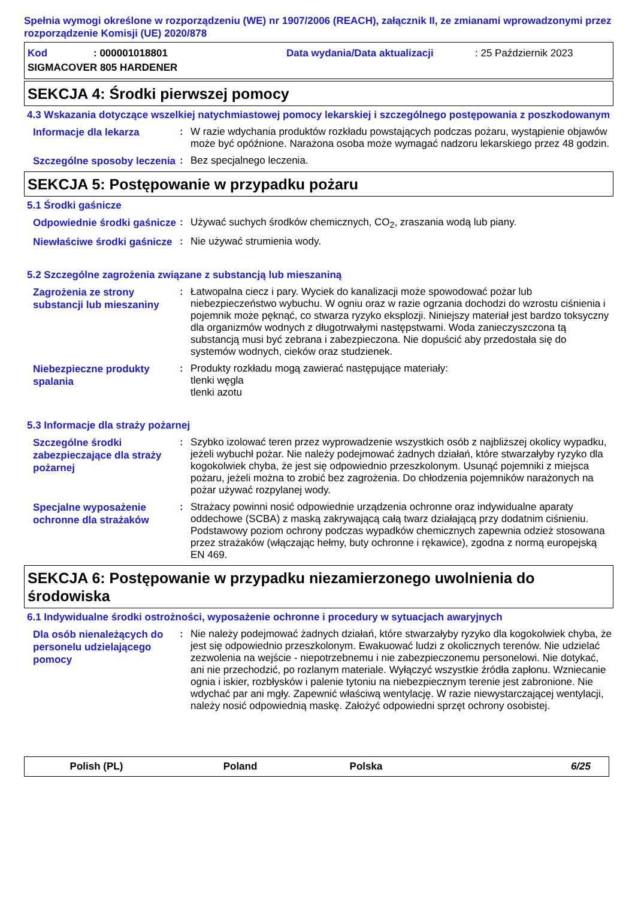Spełnia wymogi określone w rozporządzeniu (WE) nr 1907/2006 (REACH), załącznik II, ze zmianami wprowadzonymi przez rozporządzenie Komisji (UE) 2020/878
Kod: 000001018801 Data wydania/Data aktualizacji: 25 Październik 2023
SIGMACOVER 805 HARDENER
SEKCJA 4: Środki pierwszej pomocy
4.3 Wskazania dotyczące wszelkiej natychmiastowej pomocy lekarskiej i szczególnego postępowania z poszkodowanym
Informacje dla lekarza
: W razie wdychania produktów rozkładu powstających podczas pożaru, wystąpienie objawów może być opóźnione. Narażona osoba może wymagać nadzoru lekarskiego przez 48 godzin.
Szczególne sposoby leczenia
: Bez specjalnego leczenia.
SEKCJA 5: Postępowanie w przypadku pożaru
5.1 Środki gaśnicze
Odpowiednie środki gaśnicze
: Używać suchych środków chemicznych, CO<sub>2</sub>, zraszania wodą lub piany.
Niewłaściwe środki gaśnicze
: Nie używać strumienia wody.
5.2 Szczególne zagrożenia związane z substancją lub mieszaniną
Zagrożenia ze strony substancji lub mieszaniny
: Łatwopalna ciecz i pary. Wyciek do kanalizacji może spowodować pożar lub niebezpieczeństwo wybuchu. W ogniu oraz w razie ogrzania dochodzi do wzrostu ciśnienia i pojemnik może pęknąć, co stwarza ryzyko eksplozji. Niniejszy materiał jest bardzo toksyczny dla organizmów wodnych z długotrwałymi następstwami. Woda zanieczyszczona tą substancją musi być zebrana i zabezpieczona. Nie dopuścić aby przedostała się do systemów wodnych, cieków oraz studzienek.
Niebezpieczne produkty spalania
: Produkty rozkładu mogą zawierać następujące materiały:
tlenki węgla
tlenki azotu
5.3 Informacje dla straży pożarnej
Szczególne środki zabezpieczające dla straży pożarnej
: Szybko izolować teren przez wyprowadzenie wszystkich osób z najbliższej okolicy wypadku, jeżeli wybuchł pożar. Nie należy podejmować żadnych działań, które stwarzałyby ryzyko dla kogokolwiek chyba, że jest się odpowiednio przeszkolonym. Usunąć pojemniki z miejsca pożaru, jeżeli można to zrobić bez zagrożenia. Do chłodzenia pojemników narażonych na pożar używać rozpylanej wody.
Specjalne wyposażenie ochronne dla strażaków
: Strażacy powinni nosić odpowiednie urządzenia ochronne oraz indywidualne aparaty oddechowe (SCBA) z maską zakrywającą całą twarz działającą przy dodatnim ciśnieniu. Podstawowy poziom ochrony podczas wypadków chemicznych zapewnia odzież stosowana przez strażaków (włączając hełmy, buty ochronne i rękawice), zgodna z normą europejską EN 469.
SEKCJA 6: Postępowanie w przypadku niezamierzonego uwolnienia do środowiska
6.1 Indywidualne środki ostrożności, wyposażenie ochronne i procedury w sytuacjach awaryjnych
Dla osób nienależących do personelu udzielającego pomocy
: Nie należy podejmować żadnych działań, które stwarzałyby ryzyko dla kogokolwiek chyba, że jest się odpowiednio przeszkolonym. Ewakuować ludzi z okolicznych terenów. Nie udzielać zezwolenia na wejście - niepotrzebnemu i nie zabezpieczonemu personelowi. Nie dotykać, ani nie przechodzić, po rozlanym materiale. Wyłączyć wszystkie źródła zapłonu. Wzniecanie ognia i iskier, rozbłysków i palenie tytoniu na niebezpiecznym terenie jest zabronione. Nie wdychać par ani mgły. Zapewnić właściwą wentylację. W razie niewystarczającej wentylacji, należy nosić odpowiednią maskę. Założyć odpowiedni sprzęt ochrony osobistej.
Polish (PL) Poland Polska 6/25